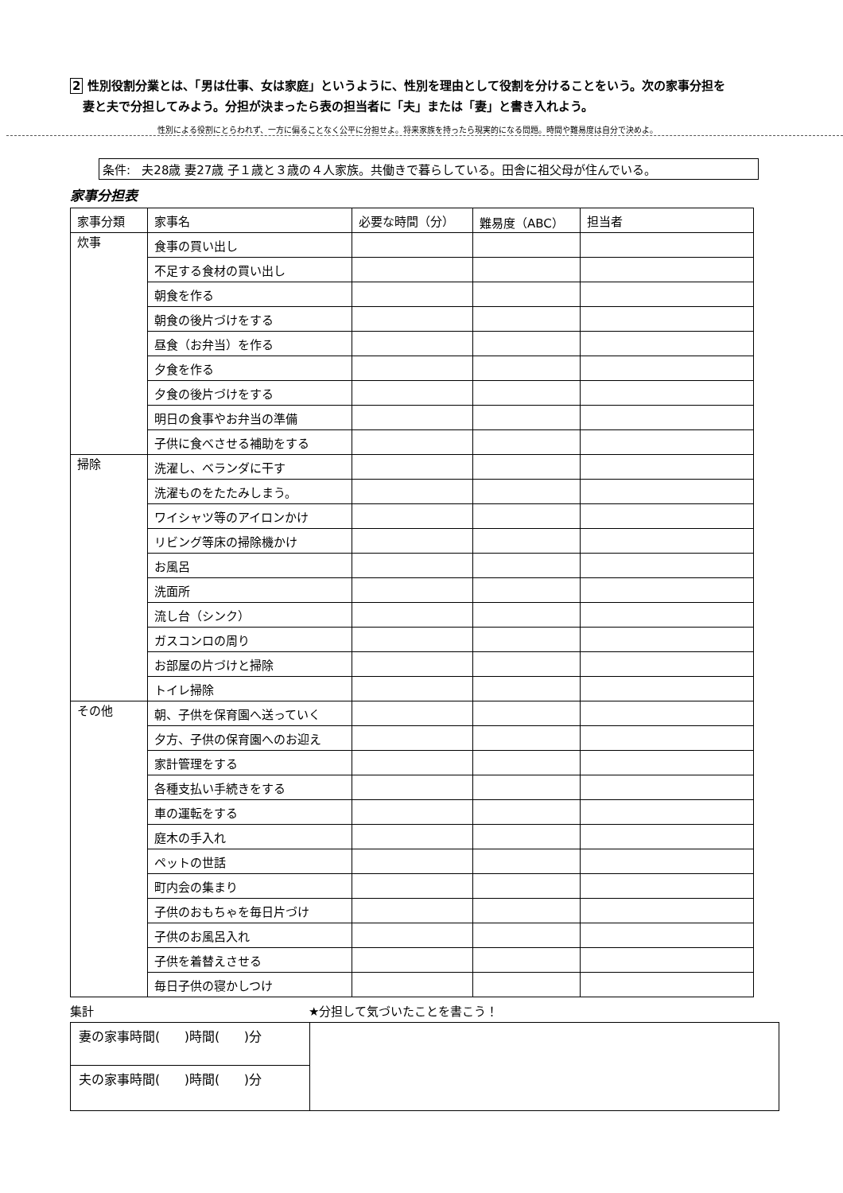2 性別役割分業とは、「男は仕事、女は家庭」というように、性別を理由として役割を分けることをいう。次の家事分担を
妻と夫で分担してみよう。分担が決まったら表の担当者に「夫」または「妻」と書き入れよう。
性別による役割にとらわれず、一方に偏ることなく公平に分担せよ。将来家族を持ったら現実的になる問題。時間や難易度は自分で決めよ。
条件: 夫28歳 妻27歳 子１歳と３歳の４人家族。共働きで暮らしている。田舎に祖父母が住んでいる。
家事分担表
| 家事分類 | 家事名 | 必要な時間（分） | 難易度（ABC） | 担当者 |
| --- | --- | --- | --- | --- |
| 炊事 | 食事の買い出し | | | |
| | 不足する食材の買い出し | | | |
| | 朝食を作る | | | |
| | 朝食の後片づけをする | | | |
| | 昼食（お弁当）を作る | | | |
| | 夕食を作る | | | |
| | 夕食の後片づけをする | | | |
| | 明日の食事やお弁当の準備 | | | |
| | 子供に食べさせる補助をする | | | |
| 掃除 | 洗濯し、ベランダに干す | | | |
| | 洗濯ものをたたみしまう。 | | | |
| | ワイシャツ等のアイロンかけ | | | |
| | リビング等床の掃除機かけ | | | |
| | お風呂 | | | |
| | 洗面所 | | | |
| | 流し台（シンク） | | | |
| | ガスコンロの周り | | | |
| | お部屋の片づけと掃除 | | | |
| | トイレ掃除 | | | |
| その他 | 朝、子供を保育園へ送っていく | | | |
| | 夕方、子供の保育園へのお迎え | | | |
| | 家計管理をする | | | |
| | 各種支払い手続きをする | | | |
| | 車の運転をする | | | |
| | 庭木の手入れ | | | |
| | ペットの世話 | | | |
| | 町内会の集まり | | | |
| | 子供のおもちゃを毎日片づけ | | | |
| | 子供のお風呂入れ | | | |
| | 子供を着替えさせる | | | |
| | 毎日子供の寝かしつけ | | | |
集計 ★分担して気づいたことを書こう！
妻の家事時間( )時間( )分
夫の家事時間( )時間( )分